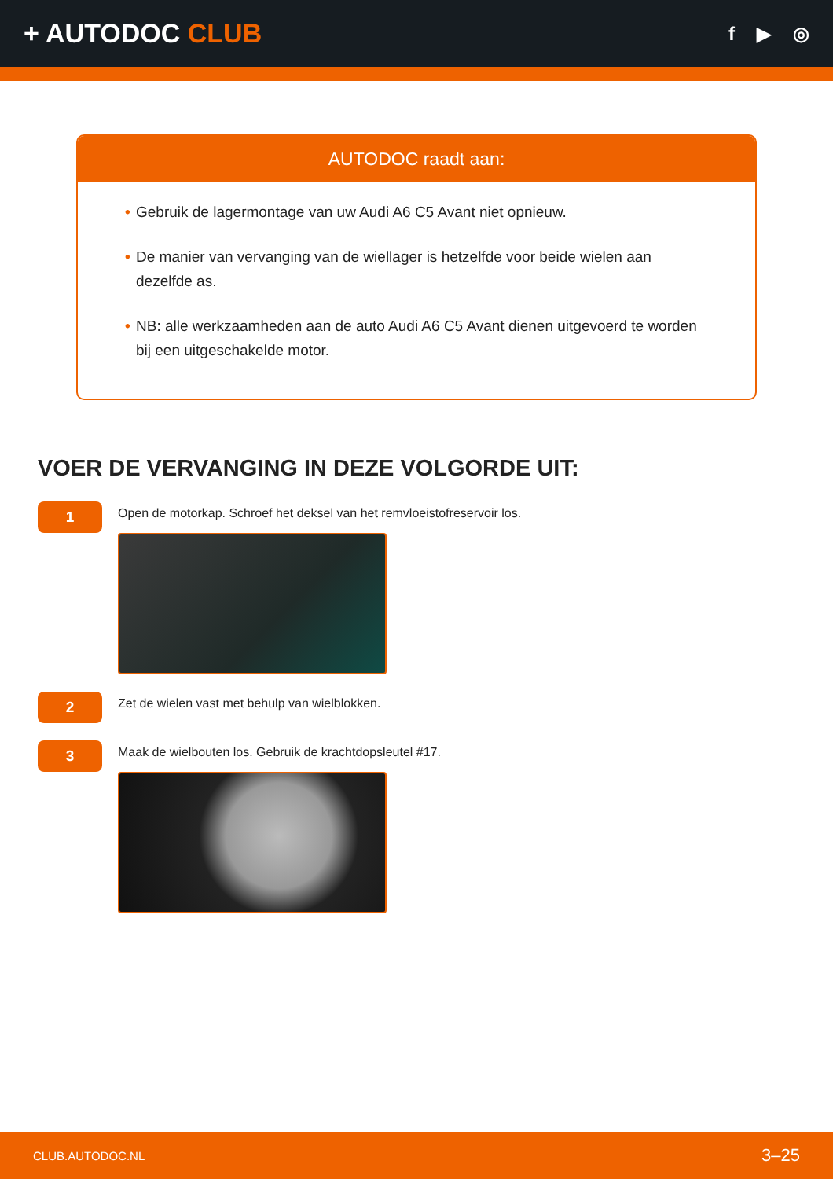+ AUTODOC CLUB
f ▶ ◎
AUTODOC raadt aan:
• Gebruik de lagermontage van uw Audi A6 C5 Avant niet opnieuw.
• De manier van vervanging van de wiellager is hetzelfde voor beide wielen aan dezelfde as.
• NB: alle werkzaamheden aan de auto Audi A6 C5 Avant dienen uitgevoerd te worden bij een uitgeschakelde motor.
VOER DE VERVANGING IN DEZE VOLGORDE UIT:
1
Open de motorkap. Schroef het deksel van het remvloeistofreservoir los.
2
Zet de wielen vast met behulp van wielblokken.
3
Maak de wielbouten los. Gebruik de krachtdopsleutel #17.
CLUB.AUTODOC.NL 3–25